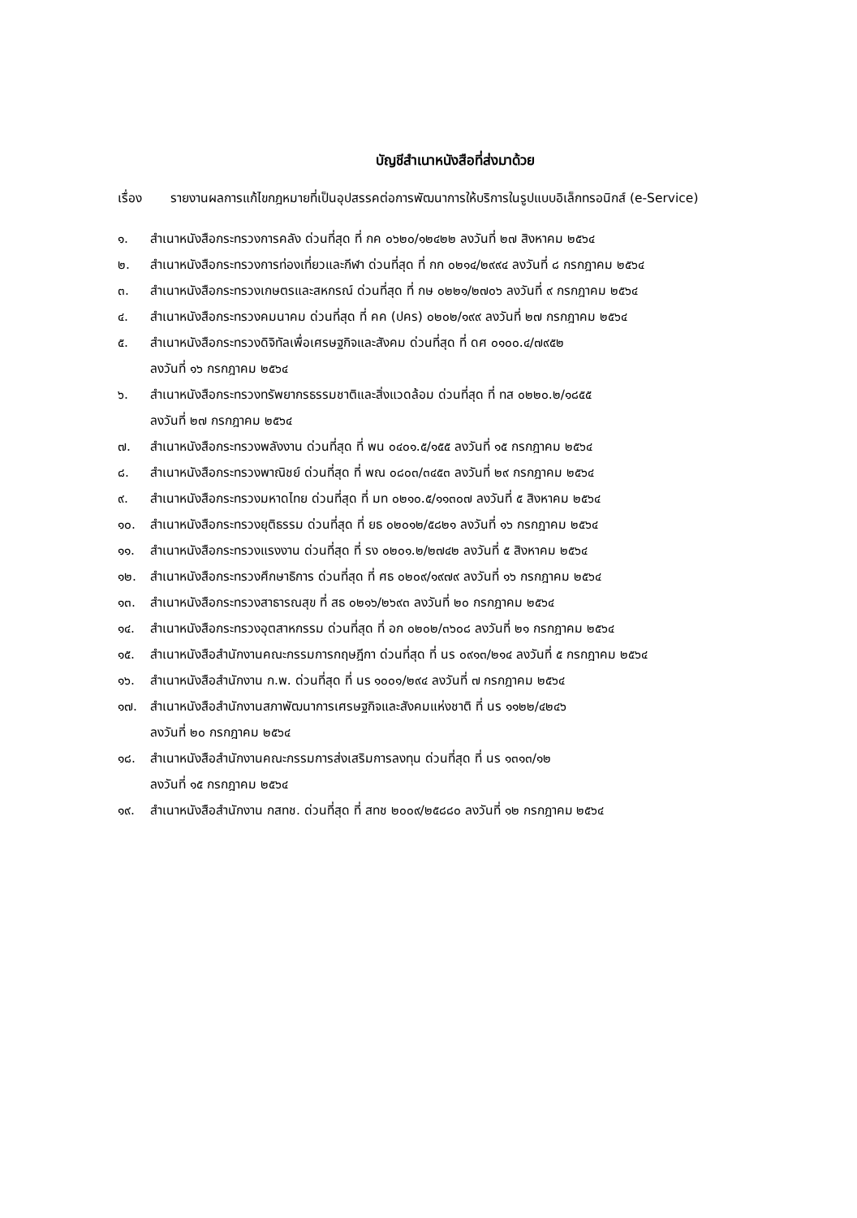บัญชีสำเนาหนังสือที่ส่งมาด้วย
เรื่อง รายงานผลการแก้ไขกฎหมายที่เป็นอุปสรรคต่อการพัฒนาการให้บริการในรูปแบบอิเล็กทรอนิกส์ (e-Service)
๑. สำเนาหนังสือกระทรวงการคลัง ด่วนที่สุด ที่ กค ๐๖๒๐/๑๒๔๒๒ ลงวันที่ ๒๗ สิงหาคม ๒๕๖๔
๒. สำเนาหนังสือกระทรวงการท่องเที่ยวและกีฬา ด่วนที่สุด ที่ กก ๐๒๑๔/๒๙๙๔ ลงวันที่ ๘ กรกฎาคม ๒๕๖๔
๓. สำเนาหนังสือกระทรวงเกษตรและสหกรณ์ ด่วนที่สุด ที่ กษ ๐๒๒๑/๒๗๐๖ ลงวันที่ ๙ กรกฎาคม ๒๕๖๔
๔. สำเนาหนังสือกระทรวงคมนาคม ด่วนที่สุด ที่ คค (ปคร) ๐๒๐๒/๑๙๙ ลงวันที่ ๒๗ กรกฎาคม ๒๕๖๔
๕. สำเนาหนังสือกระทรวงดิจิทัลเพื่อเศรษฐกิจและสังคม ด่วนที่สุด ที่ ดศ ๐๑๐๐.๔/๗๙๕๒
ลงวันที่ ๑๖ กรกฎาคม ๒๕๖๔
๖. สำเนาหนังสือกระทรวงทรัพยากรธรรมชาติและสิ่งแวดล้อม ด่วนที่สุด ที่ ทส ๐๒๒๐.๒/๑๘๕๕
ลงวันที่ ๒๗ กรกฎาคม ๒๕๖๔
๗. สำเนาหนังสือกระทรวงพลังงาน ด่วนที่สุด ที่ พน ๐๔๐๑.๕/๑๕๕ ลงวันที่ ๑๕ กรกฎาคม ๒๕๖๔
๘. สำเนาหนังสือกระทรวงพาณิชย์ ด่วนที่สุด ที่ พณ ๐๘๐๓/๓๔๕๓ ลงวันที่ ๒๙ กรกฎาคม ๒๕๖๔
๙. สำเนาหนังสือกระทรวงมหาดไทย ด่วนที่สุด ที่ มท ๐๒๑๐.๕/๑๑๓๐๗ ลงวันที่ ๕ สิงหาคม ๒๕๖๔
๑๐. สำเนาหนังสือกระทรวงยุติธรรม ด่วนที่สุด ที่ ยธ ๐๒๐๑๒/๕๘๒๑ ลงวันที่ ๑๖ กรกฎาคม ๒๕๖๔
๑๑. สำเนาหนังสือกระทรวงแรงงาน ด่วนที่สุด ที่ รง ๐๒๐๑.๒/๒๗๔๒ ลงวันที่ ๕ สิงหาคม ๒๕๖๔
๑๒. สำเนาหนังสือกระทรวงศึกษาธิการ ด่วนที่สุด ที่ ศธ ๐๒๐๙/๑๙๗๙ ลงวันที่ ๑๖ กรกฎาคม ๒๕๖๔
๑๓. สำเนาหนังสือกระทรวงสาธารณสุข ที่ สธ ๐๒๑๖/๒๖๙๓ ลงวันที่ ๒๐ กรกฎาคม ๒๕๖๔
๑๔. สำเนาหนังสือกระทรวงอุตสาหกรรม ด่วนที่สุด ที่ อก ๐๒๐๒/๓๖๐๘ ลงวันที่ ๒๑ กรกฎาคม ๒๕๖๔
๑๕. สำเนาหนังสือสำนักงานคณะกรรมการกฤษฎีกา ด่วนที่สุด ที่ นร ๐๙๑๓/๒๑๔ ลงวันที่ ๕ กรกฎาคม ๒๕๖๔
๑๖. สำเนาหนังสือสำนักงาน ก.พ. ด่วนที่สุด ที่ นร ๑๐๐๑/๒๙๔ ลงวันที่ ๗ กรกฎาคม ๒๕๖๔
๑๗. สำเนาหนังสือสำนักงานสภาพัฒนาการเศรษฐกิจและสังคมแห่งชาติ ที่ นร ๑๑๒๒/๔๒๔๖
ลงวันที่ ๒๐ กรกฎาคม ๒๕๖๔
๑๘. สำเนาหนังสือสำนักงานคณะกรรมการส่งเสริมการลงทุน ด่วนที่สุด ที่ นร ๑๓๑๓/๑๒
ลงวันที่ ๑๕ กรกฎาคม ๒๕๖๔
๑๙. สำเนาหนังสือสำนักงาน กสทช. ด่วนที่สุด ที่ สทช ๒๐๐๙/๒๕๘๘๐ ลงวันที่ ๑๒ กรกฎาคม ๒๕๖๔